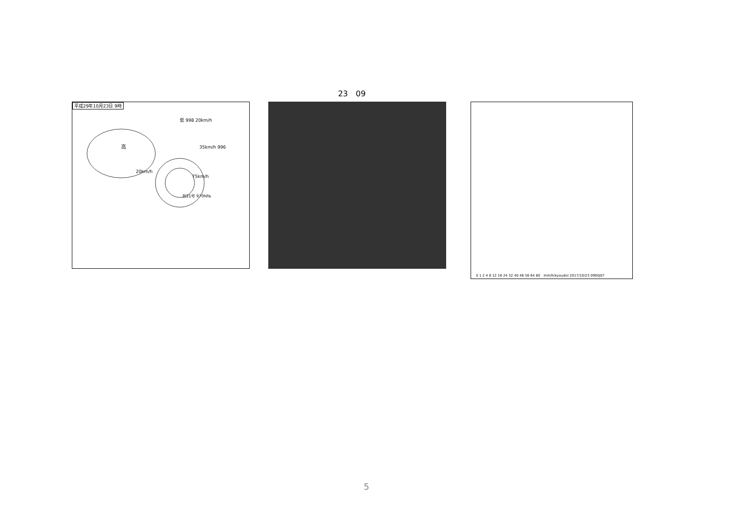23　09
平成29年10月23日 9時
高
20km/h
75km/h
台21号 970hPa
低 998 20km/h
35km/h 996
0 1 2 4 8 12 16 24 32 40 48 56 64 80　mm/h(kyoudo) 2017/10/23 0900JST
5